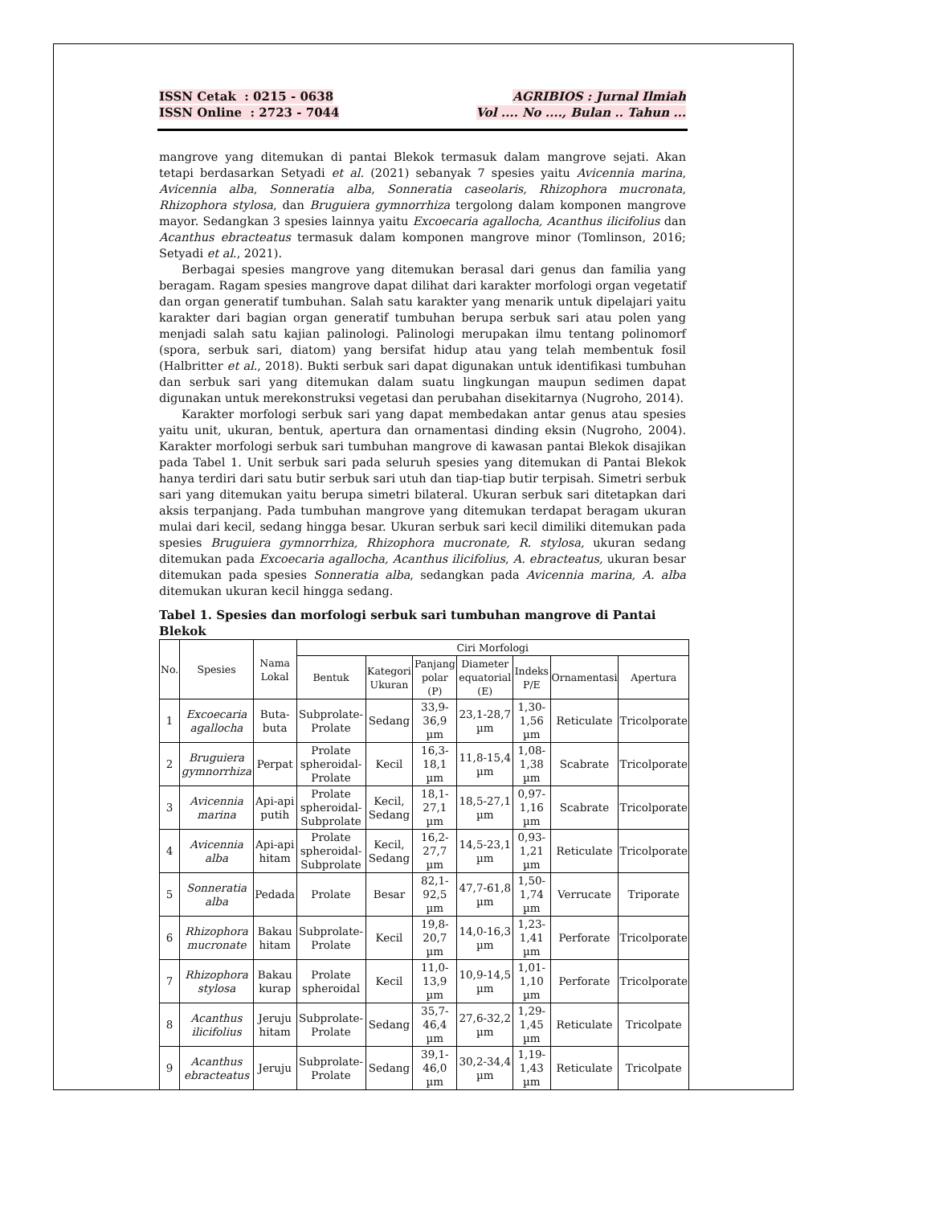ISSN Cetak : 0215 - 0638
ISSN Online : 2723 - 7044
AGRIBIOS : Jurnal Ilmiah
Vol .... No ...., Bulan .. Tahun ...
mangrove yang ditemukan di pantai Blekok termasuk dalam mangrove sejati. Akan tetapi berdasarkan Setyadi et al. (2021) sebanyak 7 spesies yaitu Avicennia marina, Avicennia alba, Sonneratia alba, Sonneratia caseolaris, Rhizophora mucronata, Rhizophora stylosa, dan Bruguiera gymnorrhiza tergolong dalam komponen mangrove mayor. Sedangkan 3 spesies lainnya yaitu Excoecaria agallocha, Acanthus ilicifolius dan Acanthus ebracteatus termasuk dalam komponen mangrove minor (Tomlinson, 2016; Setyadi et al., 2021).
Berbagai spesies mangrove yang ditemukan berasal dari genus dan familia yang beragam. Ragam spesies mangrove dapat dilihat dari karakter morfologi organ vegetatif dan organ generatif tumbuhan. Salah satu karakter yang menarik untuk dipelajari yaitu karakter dari bagian organ generatif tumbuhan berupa serbuk sari atau polen yang menjadi salah satu kajian palinologi. Palinologi merupakan ilmu tentang polinomorf (spora, serbuk sari, diatom) yang bersifat hidup atau yang telah membentuk fosil (Halbritter et al., 2018). Bukti serbuk sari dapat digunakan untuk identifikasi tumbuhan dan serbuk sari yang ditemukan dalam suatu lingkungan maupun sedimen dapat digunakan untuk merekonstruksi vegetasi dan perubahan disekitarnya (Nugroho, 2014).
Karakter morfologi serbuk sari yang dapat membedakan antar genus atau spesies yaitu unit, ukuran, bentuk, apertura dan ornamentasi dinding eksin (Nugroho, 2004). Karakter morfologi serbuk sari tumbuhan mangrove di kawasan pantai Blekok disajikan pada Tabel 1. Unit serbuk sari pada seluruh spesies yang ditemukan di Pantai Blekok hanya terdiri dari satu butir serbuk sari utuh dan tiap-tiap butir terpisah. Simetri serbuk sari yang ditemukan yaitu berupa simetri bilateral. Ukuran serbuk sari ditetapkan dari aksis terpanjang. Pada tumbuhan mangrove yang ditemukan terdapat beragam ukuran mulai dari kecil, sedang hingga besar. Ukuran serbuk sari kecil dimiliki ditemukan pada spesies Bruguiera gymnorrhiza, Rhizophora mucronate, R. stylosa, ukuran sedang ditemukan pada Excoecaria agallocha, Acanthus ilicifolius, A. ebracteatus, ukuran besar ditemukan pada spesies Sonneratia alba, sedangkan pada Avicennia marina, A. alba ditemukan ukuran kecil hingga sedang.
Tabel 1. Spesies dan morfologi serbuk sari tumbuhan mangrove di Pantai Blekok
| No. | Spesies | Nama Lokal | Ciri Morfologi | | | | | | |
| --- | --- | --- | --- | --- | --- | --- | --- | --- | --- |
| | | | Bentuk | Kategori Ukuran | Panjang polar (P) | Diameter equatorial (E) | Indeks P/E | Ornamentasi | Apertura |
| 1 | Excoecaria agallocha | Buta-buta | Subprolate-Prolate | Sedang | 33,9-36,9 µm | 23,1-28,7 µm | 1,30-1,56 µm | Reticulate | Tricolporate |
| 2 | Bruguiera gymnorrhiza | Perpat | Prolate spheroidal-Prolate | Kecil | 16,3-18,1 µm | 11,8-15,4 µm | 1,08-1,38 µm | Scabrate | Tricolporate |
| 3 | Avicennia marina | Api-api putih | Prolate spheroidal-Subprolate | Kecil, Sedang | 18,1-27,1 µm | 18,5-27,1 µm | 0,97-1,16 µm | Scabrate | Tricolporate |
| 4 | Avicennia alba | Api-api hitam | Prolate spheroidal-Subprolate | Kecil, Sedang | 16,2-27,7 µm | 14,5-23,1 µm | 0,93-1,21 µm | Reticulate | Tricolporate |
| 5 | Sonneratia alba | Pedada | Prolate | Besar | 82,1-92,5 µm | 47,7-61,8 µm | 1,50-1,74 µm | Verrucate | Triporate |
| 6 | Rhizophora mucronate | Bakau hitam | Subprolate-Prolate | Kecil | 19,8-20,7 µm | 14,0-16,3 µm | 1,23-1,41 µm | Perforate | Tricolporate |
| 7 | Rhizophora stylosa | Bakau kurap | Prolate spheroidal | Kecil | 11,0-13,9 µm | 10,9-14,5 µm | 1,01-1,10 µm | Perforate | Tricolporate |
| 8 | Acanthus ilicifolius | Jeruju hitam | Subprolate-Prolate | Sedang | 35,7-46,4 µm | 27,6-32,2 µm | 1,29-1,45 µm | Reticulate | Tricolpate |
| 9 | Acanthus ebracteatus | Jeruju | Subprolate-Prolate | Sedang | 39,1-46,0 µm | 30,2-34,4 µm | 1,19-1,43 µm | Reticulate | Tricolpate |